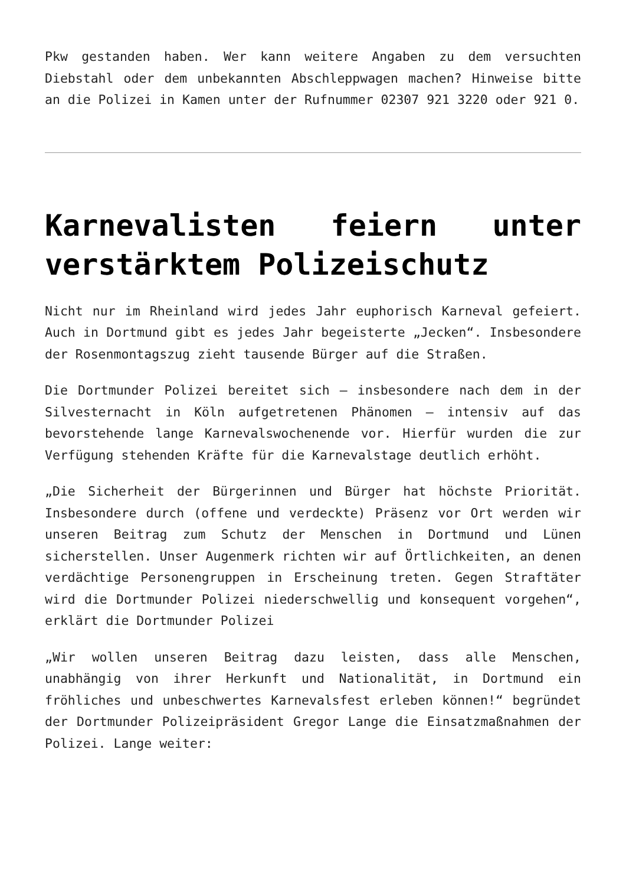Pkw gestanden haben. Wer kann weitere Angaben zu dem versuchten Diebstahl oder dem unbekannten Abschleppwagen machen? Hinweise bitte an die Polizei in Kamen unter der Rufnummer 02307 921 3220 oder 921 0.
Karnevalisten feiern unter verstärktem Polizeischutz
Nicht nur im Rheinland wird jedes Jahr euphorisch Karneval gefeiert. Auch in Dortmund gibt es jedes Jahr begeisterte „Jecken“. Insbesondere der Rosenmontagszug zieht tausende Bürger auf die Straßen.
Die Dortmunder Polizei bereitet sich – insbesondere nach dem in der Silvesternacht in Köln aufgetretenen Phänomen – intensiv auf das bevorstehende lange Karnevalswochenende vor. Hierfür wurden die zur Verfügung stehenden Kräfte für die Karnevalstage deutlich erhöht.
„Die Sicherheit der Bürgerinnen und Bürger hat höchste Priorität. Insbesondere durch (offene und verdeckte) Präsenz vor Ort werden wir unseren Beitrag zum Schutz der Menschen in Dortmund und Lünen sicherstellen. Unser Augenmerk richten wir auf Örtlichkeiten, an denen verdächtige Personengruppen in Erscheinung treten. Gegen Straftäter wird die Dortmunder Polizei niederschwellig und konsequent vorgehen“, erklärt die Dortmunder Polizei
„Wir wollen unseren Beitrag dazu leisten, dass alle Menschen, unabhängig von ihrer Herkunft und Nationalität, in Dortmund ein fröhliches und unbeschwertes Karnevalsfest erleben können!“ begründet der Dortmunder Polizeipräsident Gregor Lange die Einsatzmaßnahmen der Polizei. Lange weiter: